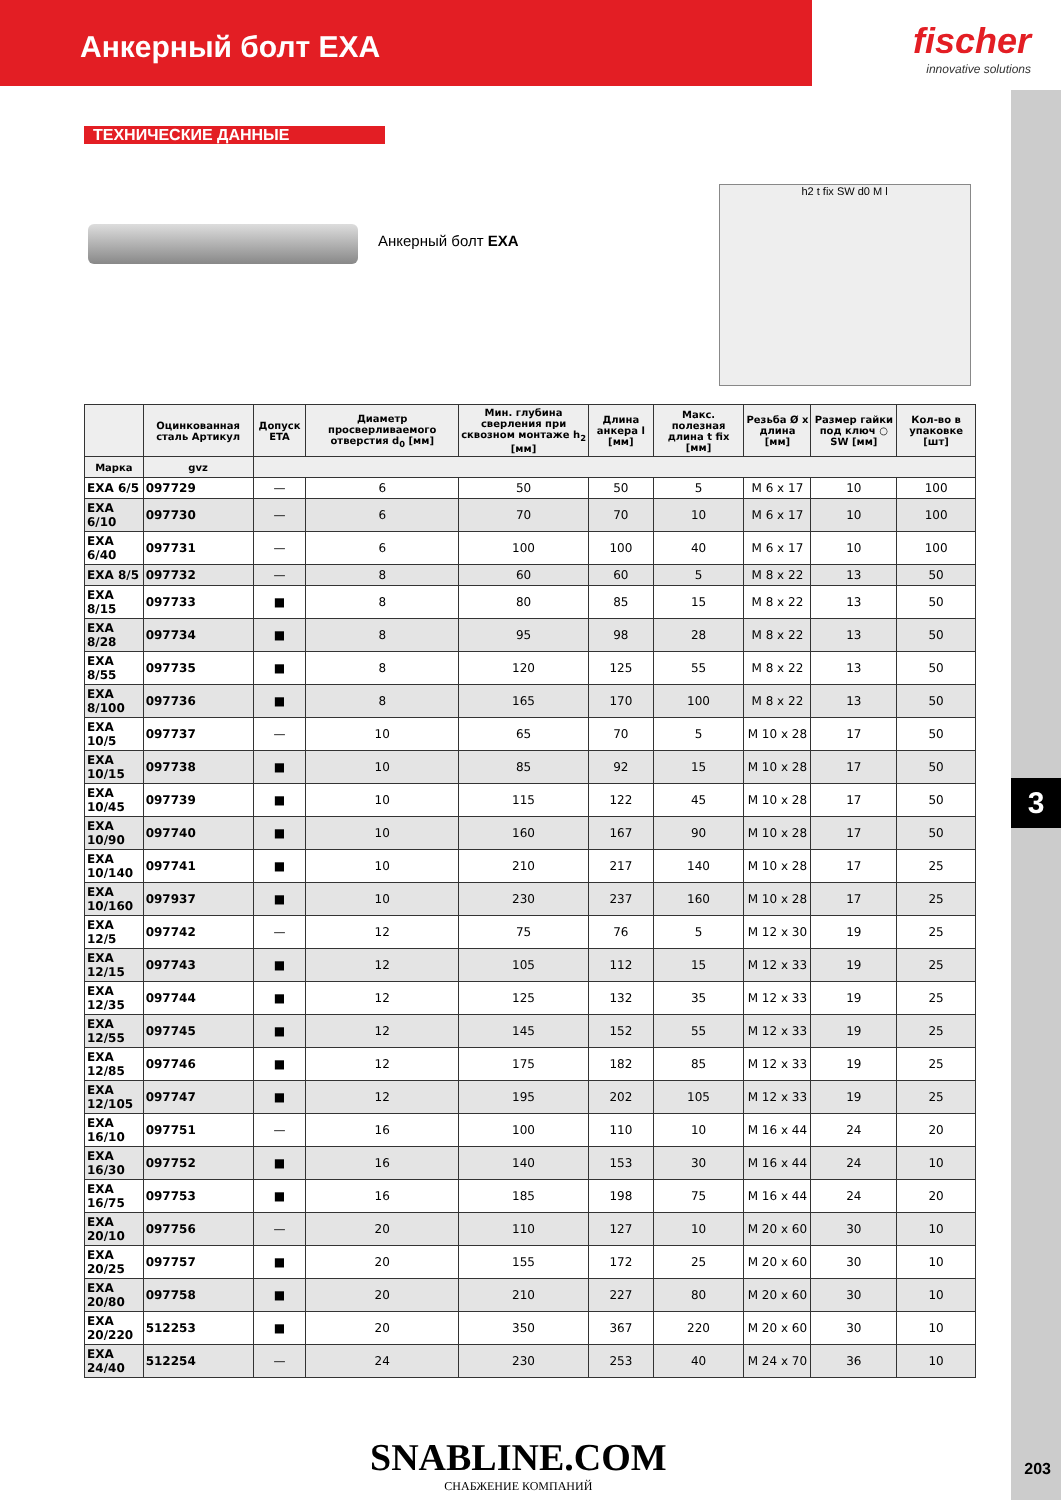Анкерный болт EXA
fischer
innovative solutions
3
ТЕХНИЧЕСКИЕ ДАННЫЕ
Анкерный болт EXA
h2 t fix SW d0 M l
| | Оцинкованная сталь Артикул | Допуск ETA | Диаметр просверливаемого отверстия d<sub>0</sub> [мм] | Мин. глубина сверления при сквозном монтаже h<sub>2</sub> [мм] | Длина анкера l [мм] | Макс. полезная длина t fix [мм] | Резьба Ø x длина [мм] | Размер гайки под ключ ○ SW [мм] | Кол-во в упаковке [шт] |
| --- | --- | --- | --- | --- | --- | --- | --- | --- | --- |
| Марка | gvz | | | | | | | | |
| EXA 6/5 | 097729 | — | 6 | 50 | 50 | 5 | M 6 x 17 | 10 | 100 |
| EXA 6/10 | 097730 | — | 6 | 70 | 70 | 10 | M 6 x 17 | 10 | 100 |
| EXA 6/40 | 097731 | — | 6 | 100 | 100 | 40 | M 6 x 17 | 10 | 100 |
| EXA 8/5 | 097732 | — | 8 | 60 | 60 | 5 | M 8 x 22 | 13 | 50 |
| EXA 8/15 | 097733 | ■ | 8 | 80 | 85 | 15 | M 8 x 22 | 13 | 50 |
| EXA 8/28 | 097734 | ■ | 8 | 95 | 98 | 28 | M 8 x 22 | 13 | 50 |
| EXA 8/55 | 097735 | ■ | 8 | 120 | 125 | 55 | M 8 x 22 | 13 | 50 |
| EXA 8/100 | 097736 | ■ | 8 | 165 | 170 | 100 | M 8 x 22 | 13 | 50 |
| EXA 10/5 | 097737 | — | 10 | 65 | 70 | 5 | M 10 x 28 | 17 | 50 |
| EXA 10/15 | 097738 | ■ | 10 | 85 | 92 | 15 | M 10 x 28 | 17 | 50 |
| EXA 10/45 | 097739 | ■ | 10 | 115 | 122 | 45 | M 10 x 28 | 17 | 50 |
| EXA 10/90 | 097740 | ■ | 10 | 160 | 167 | 90 | M 10 x 28 | 17 | 50 |
| EXA 10/140 | 097741 | ■ | 10 | 210 | 217 | 140 | M 10 x 28 | 17 | 25 |
| EXA 10/160 | 097937 | ■ | 10 | 230 | 237 | 160 | M 10 x 28 | 17 | 25 |
| EXA 12/5 | 097742 | — | 12 | 75 | 76 | 5 | M 12 x 30 | 19 | 25 |
| EXA 12/15 | 097743 | ■ | 12 | 105 | 112 | 15 | M 12 x 33 | 19 | 25 |
| EXA 12/35 | 097744 | ■ | 12 | 125 | 132 | 35 | M 12 x 33 | 19 | 25 |
| EXA 12/55 | 097745 | ■ | 12 | 145 | 152 | 55 | M 12 x 33 | 19 | 25 |
| EXA 12/85 | 097746 | ■ | 12 | 175 | 182 | 85 | M 12 x 33 | 19 | 25 |
| EXA 12/105 | 097747 | ■ | 12 | 195 | 202 | 105 | M 12 x 33 | 19 | 25 |
| EXA 16/10 | 097751 | — | 16 | 100 | 110 | 10 | M 16 x 44 | 24 | 20 |
| EXA 16/30 | 097752 | ■ | 16 | 140 | 153 | 30 | M 16 x 44 | 24 | 10 |
| EXA 16/75 | 097753 | ■ | 16 | 185 | 198 | 75 | M 16 x 44 | 24 | 20 |
| EXA 20/10 | 097756 | — | 20 | 110 | 127 | 10 | M 20 x 60 | 30 | 10 |
| EXA 20/25 | 097757 | ■ | 20 | 155 | 172 | 25 | M 20 x 60 | 30 | 10 |
| EXA 20/80 | 097758 | ■ | 20 | 210 | 227 | 80 | M 20 x 60 | 30 | 10 |
| EXA 20/220 | 512253 | ■ | 20 | 350 | 367 | 220 | M 20 x 60 | 30 | 10 |
| EXA 24/40 | 512254 | — | 24 | 230 | 253 | 40 | M 24 x 70 | 36 | 10 |
SNABLINE.COM
СНАБЖЕНИЕ КОМПАНИЙ
203